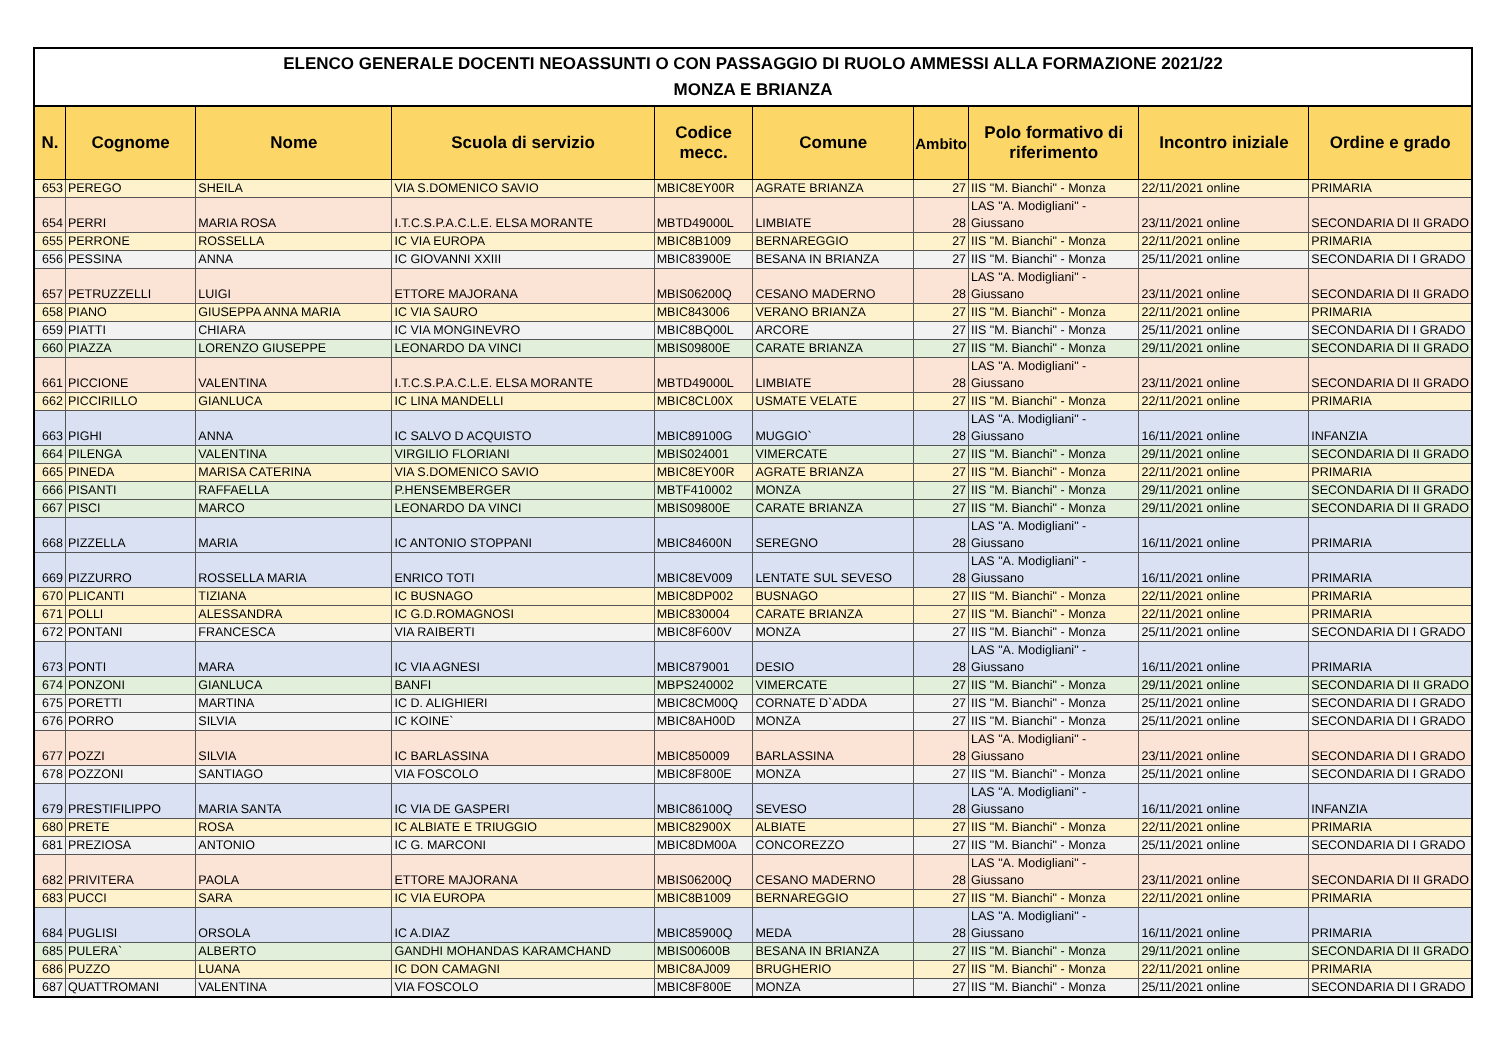ELENCO GENERALE DOCENTI NEOASSUNTI O CON PASSAGGIO DI RUOLO AMMESSI ALLA FORMAZIONE 2021/22
MONZA E BRIANZA
| N. | Cognome | Nome | Scuola di servizio | Codice mecc. | Comune | Ambito | Polo formativo di riferimento | Incontro iniziale | Ordine e grado |
| --- | --- | --- | --- | --- | --- | --- | --- | --- | --- |
| 653 | PEREGO | SHEILA | VIA S.DOMENICO SAVIO | MBIC8EY00R | AGRATE BRIANZA | 27 | IIS "M. Bianchi" - Monza | 22/11/2021 online | PRIMARIA |
| 654 | PERRI | MARIA ROSA | I.T.C.S.P.A.C.L.E. ELSA MORANTE | MBTD49000L | LIMBIATE | 28 | LAS "A. Modigliani" - Giussano | 23/11/2021 online | SECONDARIA DI II GRADO |
| 655 | PERRONE | ROSSELLA | IC VIA EUROPA | MBIC8B1009 | BERNAREGGIO | 27 | IIS "M. Bianchi" - Monza | 22/11/2021 online | PRIMARIA |
| 656 | PESSINA | ANNA | IC GIOVANNI XXIII | MBIC83900E | BESANA IN BRIANZA | 27 | IIS "M. Bianchi" - Monza | 25/11/2021 online | SECONDARIA DI I GRADO |
| 657 | PETRUZZELLI | LUIGI | ETTORE MAJORANA | MBIS06200Q | CESANO MADERNO | 28 | LAS "A. Modigliani" - Giussano | 23/11/2021 online | SECONDARIA DI II GRADO |
| 658 | PIANO | GIUSEPPA ANNA MARIA | IC VIA SAURO | MBIC843006 | VERANO BRIANZA | 27 | IIS "M. Bianchi" - Monza | 22/11/2021 online | PRIMARIA |
| 659 | PIATTI | CHIARA | IC VIA MONGINEVRO | MBIC8BQ00L | ARCORE | 27 | IIS "M. Bianchi" - Monza | 25/11/2021 online | SECONDARIA DI I GRADO |
| 660 | PIAZZA | LORENZO GIUSEPPE | LEONARDO DA VINCI | MBIS09800E | CARATE BRIANZA | 27 | IIS "M. Bianchi" - Monza | 29/11/2021 online | SECONDARIA DI II GRADO |
| 661 | PICCIONE | VALENTINA | I.T.C.S.P.A.C.L.E. ELSA MORANTE | MBTD49000L | LIMBIATE | 28 | LAS "A. Modigliani" - Giussano | 23/11/2021 online | SECONDARIA DI II GRADO |
| 662 | PICCIRILLO | GIANLUCA | IC LINA MANDELLI | MBIC8CL00X | USMATE VELATE | 27 | IIS "M. Bianchi" - Monza | 22/11/2021 online | PRIMARIA |
| 663 | PIGHI | ANNA | IC SALVO D ACQUISTO | MBIC89100G | MUGGIO` | 28 | LAS "A. Modigliani" - Giussano | 16/11/2021 online | INFANZIA |
| 664 | PILENGA | VALENTINA | VIRGILIO FLORIANI | MBIS024001 | VIMERCATE | 27 | IIS "M. Bianchi" - Monza | 29/11/2021 online | SECONDARIA DI II GRADO |
| 665 | PINEDA | MARISA CATERINA | VIA S.DOMENICO SAVIO | MBIC8EY00R | AGRATE BRIANZA | 27 | IIS "M. Bianchi" - Monza | 22/11/2021 online | PRIMARIA |
| 666 | PISANTI | RAFFAELLA | P.HENSEMBERGER | MBTF410002 | MONZA | 27 | IIS "M. Bianchi" - Monza | 29/11/2021 online | SECONDARIA DI II GRADO |
| 667 | PISCI | MARCO | LEONARDO DA VINCI | MBIS09800E | CARATE BRIANZA | 27 | IIS "M. Bianchi" - Monza | 29/11/2021 online | SECONDARIA DI II GRADO |
| 668 | PIZZELLA | MARIA | IC ANTONIO STOPPANI | MBIC84600N | SEREGNO | 28 | LAS "A. Modigliani" - Giussano | 16/11/2021 online | PRIMARIA |
| 669 | PIZZURRO | ROSSELLA MARIA | ENRICO TOTI | MBIC8EV009 | LENTATE SUL SEVESO | 28 | LAS "A. Modigliani" - Giussano | 16/11/2021 online | PRIMARIA |
| 670 | PLICANTI | TIZIANA | IC BUSNAGO | MBIC8DP002 | BUSNAGO | 27 | IIS "M. Bianchi" - Monza | 22/11/2021 online | PRIMARIA |
| 671 | POLLI | ALESSANDRA | IC G.D.ROMAGNOSI | MBIC830004 | CARATE BRIANZA | 27 | IIS "M. Bianchi" - Monza | 22/11/2021 online | PRIMARIA |
| 672 | PONTANI | FRANCESCA | VIA RAIBERTI | MBIC8F600V | MONZA | 27 | IIS "M. Bianchi" - Monza | 25/11/2021 online | SECONDARIA DI I GRADO |
| 673 | PONTI | MARA | IC VIA AGNESI | MBIC879001 | DESIO | 28 | LAS "A. Modigliani" - Giussano | 16/11/2021 online | PRIMARIA |
| 674 | PONZONI | GIANLUCA | BANFI | MBPS240002 | VIMERCATE | 27 | IIS "M. Bianchi" - Monza | 29/11/2021 online | SECONDARIA DI II GRADO |
| 675 | PORETTI | MARTINA | IC D. ALIGHIERI | MBIC8CM00Q | CORNATE D`ADDA | 27 | IIS "M. Bianchi" - Monza | 25/11/2021 online | SECONDARIA DI I GRADO |
| 676 | PORRO | SILVIA | IC KOINE` | MBIC8AH00D | MONZA | 27 | IIS "M. Bianchi" - Monza | 25/11/2021 online | SECONDARIA DI I GRADO |
| 677 | POZZI | SILVIA | IC BARLASSINA | MBIC850009 | BARLASSINA | 28 | LAS "A. Modigliani" - Giussano | 23/11/2021 online | SECONDARIA DI I GRADO |
| 678 | POZZONI | SANTIAGO | VIA FOSCOLO | MBIC8F800E | MONZA | 27 | IIS "M. Bianchi" - Monza | 25/11/2021 online | SECONDARIA DI I GRADO |
| 679 | PRESTIFILIPPO | MARIA SANTA | IC VIA DE GASPERI | MBIC86100Q | SEVESO | 28 | LAS "A. Modigliani" - Giussano | 16/11/2021 online | INFANZIA |
| 680 | PRETE | ROSA | IC ALBIATE E TRIUGGIO | MBIC82900X | ALBIATE | 27 | IIS "M. Bianchi" - Monza | 22/11/2021 online | PRIMARIA |
| 681 | PREZIOSA | ANTONIO | IC G. MARCONI | MBIC8DM00A | CONCOREZZO | 27 | IIS "M. Bianchi" - Monza | 25/11/2021 online | SECONDARIA DI I GRADO |
| 682 | PRIVITERA | PAOLA | ETTORE MAJORANA | MBIS06200Q | CESANO MADERNO | 28 | LAS "A. Modigliani" - Giussano | 23/11/2021 online | SECONDARIA DI II GRADO |
| 683 | PUCCI | SARA | IC VIA EUROPA | MBIC8B1009 | BERNAREGGIO | 27 | IIS "M. Bianchi" - Monza | 22/11/2021 online | PRIMARIA |
| 684 | PUGLISI | ORSOLA | IC A.DIAZ | MBIC85900Q | MEDA | 28 | LAS "A. Modigliani" - Giussano | 16/11/2021 online | PRIMARIA |
| 685 | PULERA` | ALBERTO | GANDHI MOHANDAS KARAMCHAND | MBIS00600B | BESANA IN BRIANZA | 27 | IIS "M. Bianchi" - Monza | 29/11/2021 online | SECONDARIA DI II GRADO |
| 686 | PUZZO | LUANA | IC DON CAMAGNI | MBIC8AJ009 | BRUGHERIO | 27 | IIS "M. Bianchi" - Monza | 22/11/2021 online | PRIMARIA |
| 687 | QUATTROMANI | VALENTINA | VIA FOSCOLO | MBIC8F800E | MONZA | 27 | IIS "M. Bianchi" - Monza | 25/11/2021 online | SECONDARIA DI I GRADO |